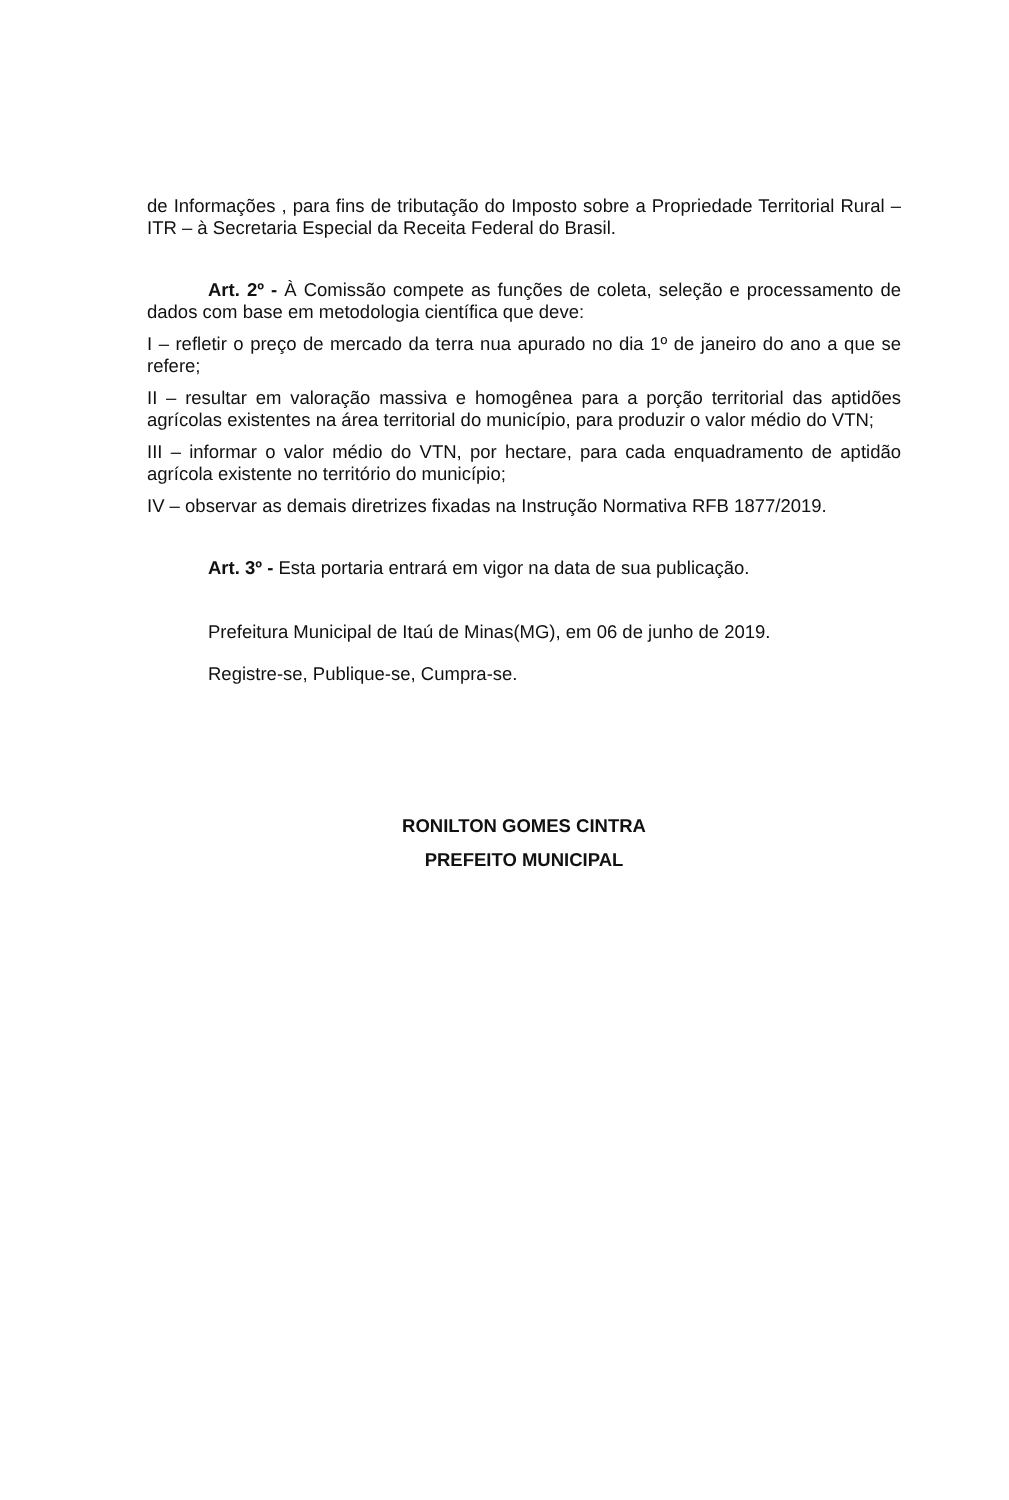de Informações , para fins de tributação do Imposto sobre a Propriedade Territorial Rural – ITR – à Secretaria Especial da Receita Federal do Brasil.
Art. 2º - À Comissão compete as funções de coleta, seleção e processamento de dados com base em metodologia científica que deve:
I – refletir o preço de mercado da terra nua apurado no dia 1º de janeiro do ano a que se refere;
II – resultar em valoração massiva e homogênea para a porção territorial das aptidões agrícolas existentes na área territorial do município, para produzir o valor médio do VTN;
III – informar o valor médio do VTN, por hectare, para cada enquadramento de aptidão agrícola existente no território do município;
IV – observar as demais diretrizes fixadas na Instrução Normativa RFB 1877/2019.
Art. 3º - Esta portaria entrará em vigor na data de sua publicação.
Prefeitura Municipal de Itaú de Minas(MG), em 06 de junho de 2019.
Registre-se, Publique-se, Cumpra-se.
RONILTON GOMES CINTRA
PREFEITO MUNICIPAL